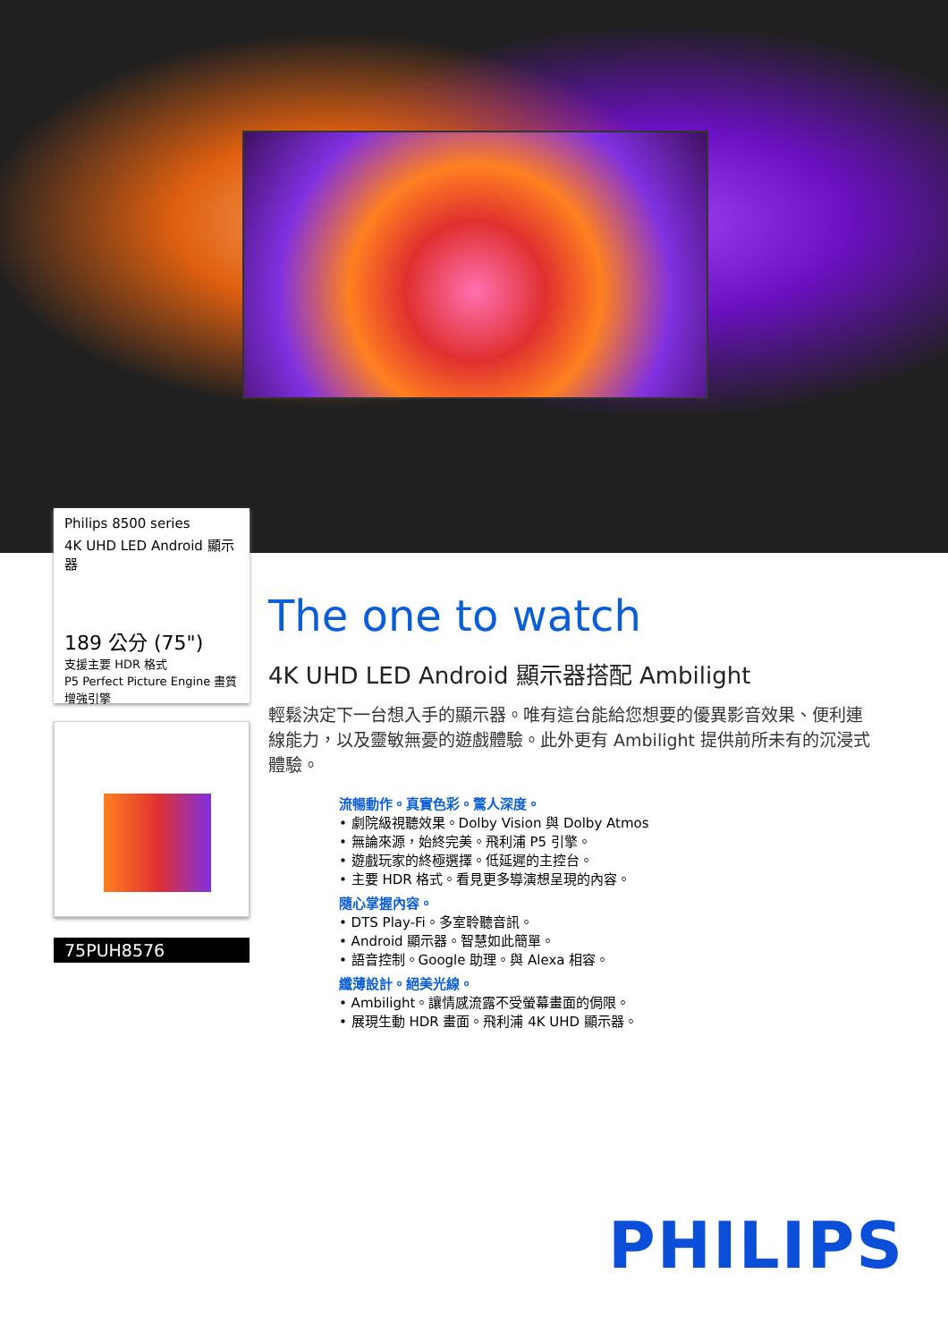Philips 8500 series
4K UHD LED Android 顯示器
189 公分 (75")
支援主要 HDR 格式
P5 Perfect Picture Engine 畫質增強引擎
75PUH8576
The one to watch
4K UHD LED Android 顯示器搭配 Ambilight
輕鬆決定下一台想入手的顯示器。唯有這台能給您想要的優異影音效果、便利連線能力，以及靈敏無憂的遊戲體驗。此外更有 Ambilight 提供前所未有的沉浸式體驗。
流暢動作。真實色彩。驚人深度。
• 劇院級視聽效果。Dolby Vision 與 Dolby Atmos
• 無論來源，始終完美。飛利浦 P5 引擎。
• 遊戲玩家的終極選擇。低延遲的主控台。
• 主要 HDR 格式。看見更多導演想呈現的內容。
隨心掌握內容。
• DTS Play-Fi。多室聆聽音訊。
• Android 顯示器。智慧如此簡單。
• 語音控制。Google 助理。與 Alexa 相容。
纖薄設計。絕美光線。
• Ambilight。讓情感流露不受螢幕畫面的侷限。
• 展現生動 HDR 畫面。飛利浦 4K UHD 顯示器。
PHILIPS